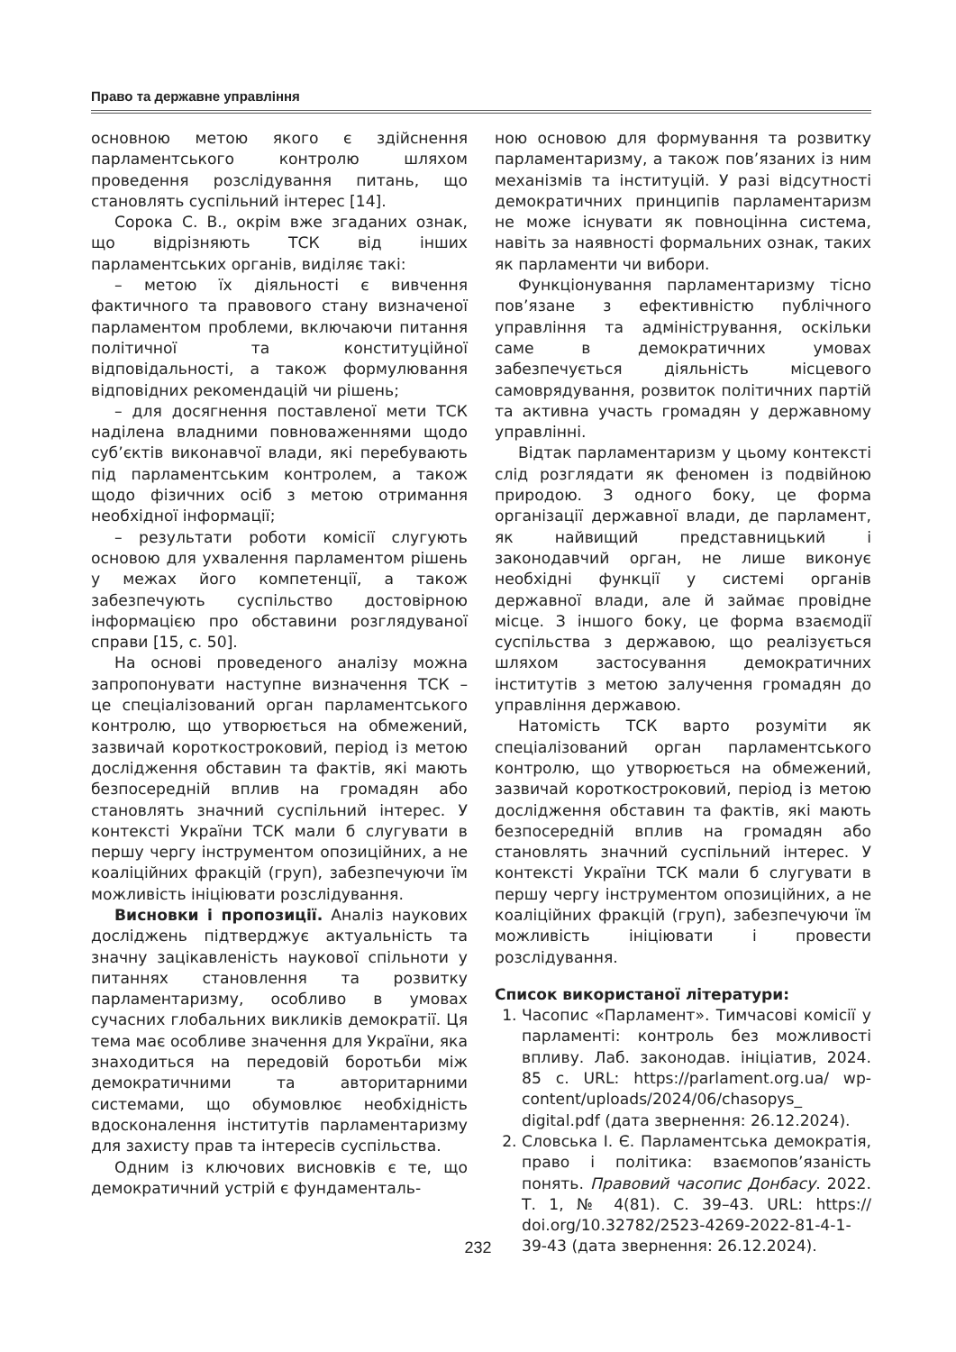Право та державне управління
основною метою якого є здійснення парламентського контролю шляхом проведення розслідування питань, що становлять суспільний інтерес [14].
Сорока С. В., окрім вже згаданих ознак, що відрізняють ТСК від інших парламентських органів, виділяє такі:
– метою їх діяльності є вивчення фактичного та правового стану визначеної парламентом проблеми, включаючи питання політичної та конституційної відповідальності, а також формулювання відповідних рекомендацій чи рішень;
– для досягнення поставленої мети ТСК наділена владними повноваженнями щодо суб’єктів виконавчої влади, які перебувають під парламентським контролем, а також щодо фізичних осіб з метою отримання необхідної інформації;
– результати роботи комісії слугують основою для ухвалення парламентом рішень у межах його компетенції, а також забезпечують суспільство достовірною інформацією про обставини розглядуваної справи [15, с. 50].
На основі проведеного аналізу можна запропонувати наступне визначення ТСК – це спеціалізований орган парламентського контролю, що утворюється на обмежений, зазвичай короткостроковий, період із метою дослідження обставин та фактів, які мають безпосередній вплив на громадян або становлять значний суспільний інтерес. У контексті України ТСК мали б слугувати в першу чергу інструментом опозиційних, а не коаліційних фракцій (груп), забезпечуючи їм можливість ініціювати розслідування.
Висновки і пропозиції. Аналіз наукових досліджень підтверджує актуальність та значну зацікавленість наукової спільноти у питаннях становлення та розвитку парламентаризму, особливо в умовах сучасних глобальних викликів демократії. Ця тема має особливе значення для України, яка знаходиться на передовій боротьби між демократичними та авторитарними системами, що обумовлює необхідність вдосконалення інститутів парламентаризму для захисту прав та інтересів суспільства.
Одним із ключових висновків є те, що демократичний устрій є фундаменталь-
ною основою для формування та розвитку парламентаризму, а також пов’язаних із ним механізмів та інституцій. У разі відсутності демократичних принципів парламентаризм не може існувати як повноцінна система, навіть за наявності формальних ознак, таких як парламенти чи вибори.
Функціонування парламентаризму тісно пов’язане з ефективністю публічного управління та адміністрування, оскільки саме в демократичних умовах забезпечується діяльність місцевого самоврядування, розвиток політичних партій та активна участь громадян у державному управлінні.
Відтак парламентаризм у цьому контексті слід розглядати як феномен із подвійною природою. З одного боку, це форма організації державної влади, де парламент, як найвищий представницький і законодавчий орган, не лише виконує необхідні функції у системі органів державної влади, але й займає провідне місце. З іншого боку, це форма взаємодії суспільства з державою, що реалізується шляхом застосування демократичних інститутів з метою залучення громадян до управління державою.
Натомість ТСК варто розуміти як спеціалізований орган парламентського контролю, що утворюється на обмежений, зазвичай короткостроковий, період із метою дослідження обставин та фактів, які мають безпосередній вплив на громадян або становлять значний суспільний інтерес. У контексті України ТСК мали б слугувати в першу чергу інструментом опозиційних, а не коаліційних фракцій (груп), забезпечуючи їм можливість ініціювати і провести розслідування.
Список використаної літератури:
1. Часопис «Парламент». Тимчасові комісії у парламенті: контроль без можливості впливу. Лаб. законодав. ініціатив, 2024. 85 с. URL: https://parlament.org.ua/ wp-content/uploads/2024/06/chasopys_ digital.pdf (дата звернення: 26.12.2024).
2. Словська І. Є. Парламентська демократія, право і політика: взаємопов’язаність понять. Правовий часопис Донбасу. 2022. Т. 1, № 4(81). С. 39–43. URL: https:// doi.org/10.32782/2523-4269-2022-81-4-1-39-43 (дата звернення: 26.12.2024).
232